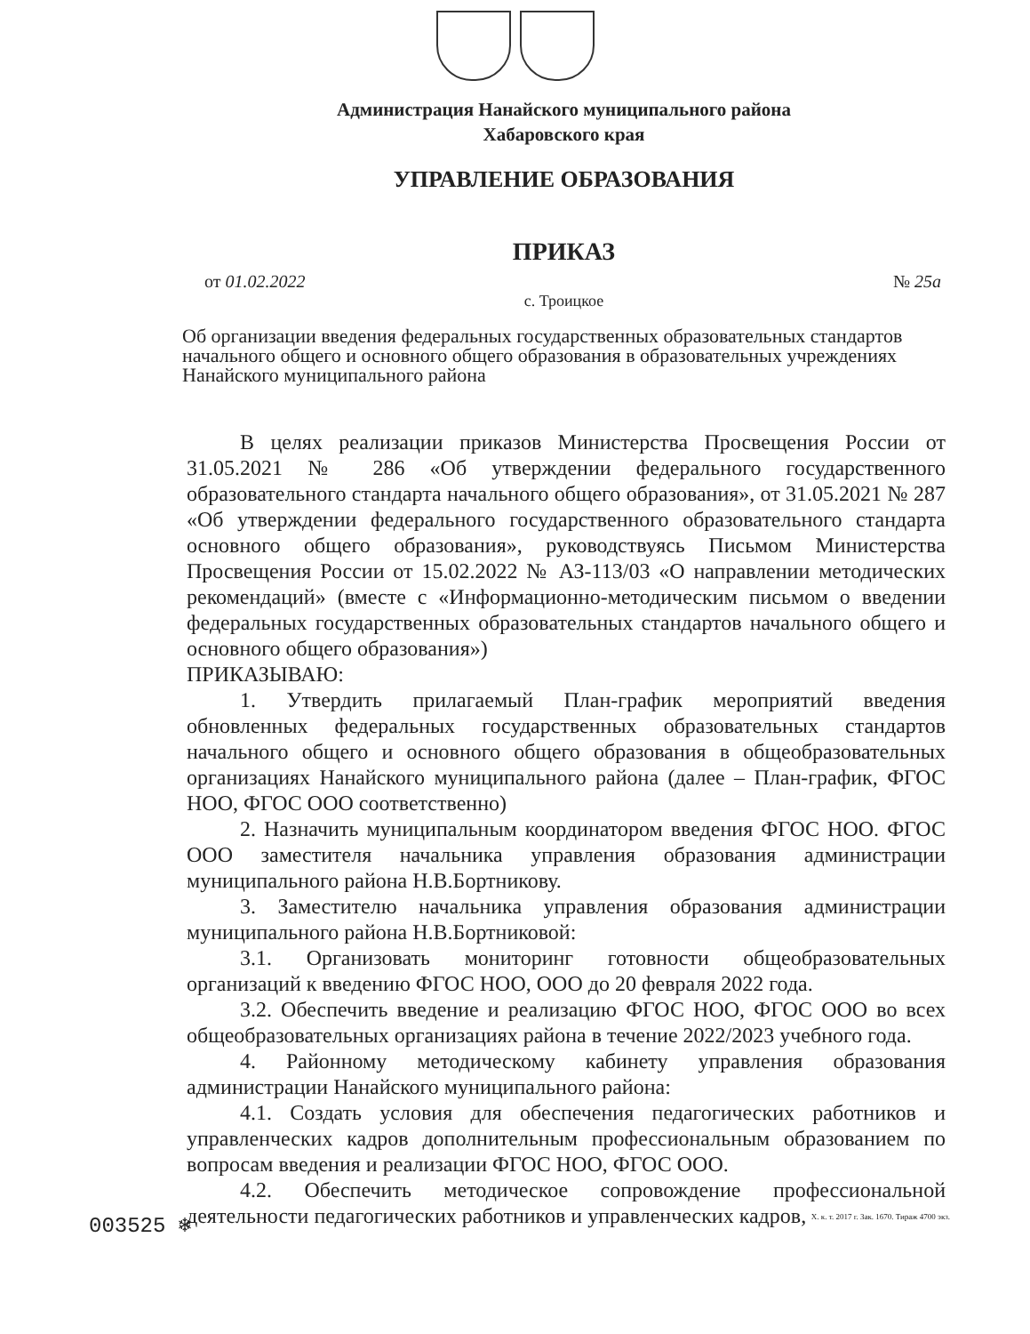Администрация Нанайского муниципального района
Хабаровского края
УПРАВЛЕНИЕ ОБРАЗОВАНИЯ
ПРИКАЗ
от 01.02.2022 № 25а
с. Троицкое
Об организации введения федеральных государственных образовательных стандартов начального общего и основного общего образования в образовательных учреждениях Нанайского муниципального района
В целях реализации приказов Министерства Просвещения России от 31.05.2021 № 286 «Об утверждении федерального государственного образовательного стандарта начального общего образования», от 31.05.2021 № 287 «Об утверждении федерального государственного образовательного стандарта основного общего образования», руководствуясь Письмом Министерства Просвещения России от 15.02.2022 № АЗ-113/03 «О направлении методических рекомендаций» (вместе с «Информационно-методическим письмом о введении федеральных государственных образовательных стандартов начального общего и основного общего образования»)
ПРИКАЗЫВАЮ:
1. Утвердить прилагаемый План-график мероприятий введения обновленных федеральных государственных образовательных стандартов начального общего и основного общего образования в общеобразовательных организациях Нанайского муниципального района (далее – План-график, ФГОС НОО, ФГОС ООО соответственно)
2. Назначить муниципальным координатором введения ФГОС НОО. ФГОС ООО заместителя начальника управления образования администрации муниципального района Н.В.Бортникову.
3. Заместителю начальника управления образования администрации муниципального района Н.В.Бортниковой:
3.1. Организовать мониторинг готовности общеобразовательных организаций к введению ФГОС НОО, ООО до 20 февраля 2022 года.
3.2. Обеспечить введение и реализацию ФГОС НОО, ФГОС ООО во всех общеобразовательных организациях района в течение 2022/2023 учебного года.
4. Районному методическому кабинету управления образования администрации Нанайского муниципального района:
4.1. Создать условия для обеспечения педагогических работников и управленческих кадров дополнительным профессиональным образованием по вопросам введения и реализации ФГОС НОО, ФГОС ООО.
4.2. Обеспечить методическое сопровождение профессиональной деятельности педагогических работников и управленческих кадров,
003525 ❄ Х. к. т. 2017 г. Зак. 1670. Тираж 4700 экз.